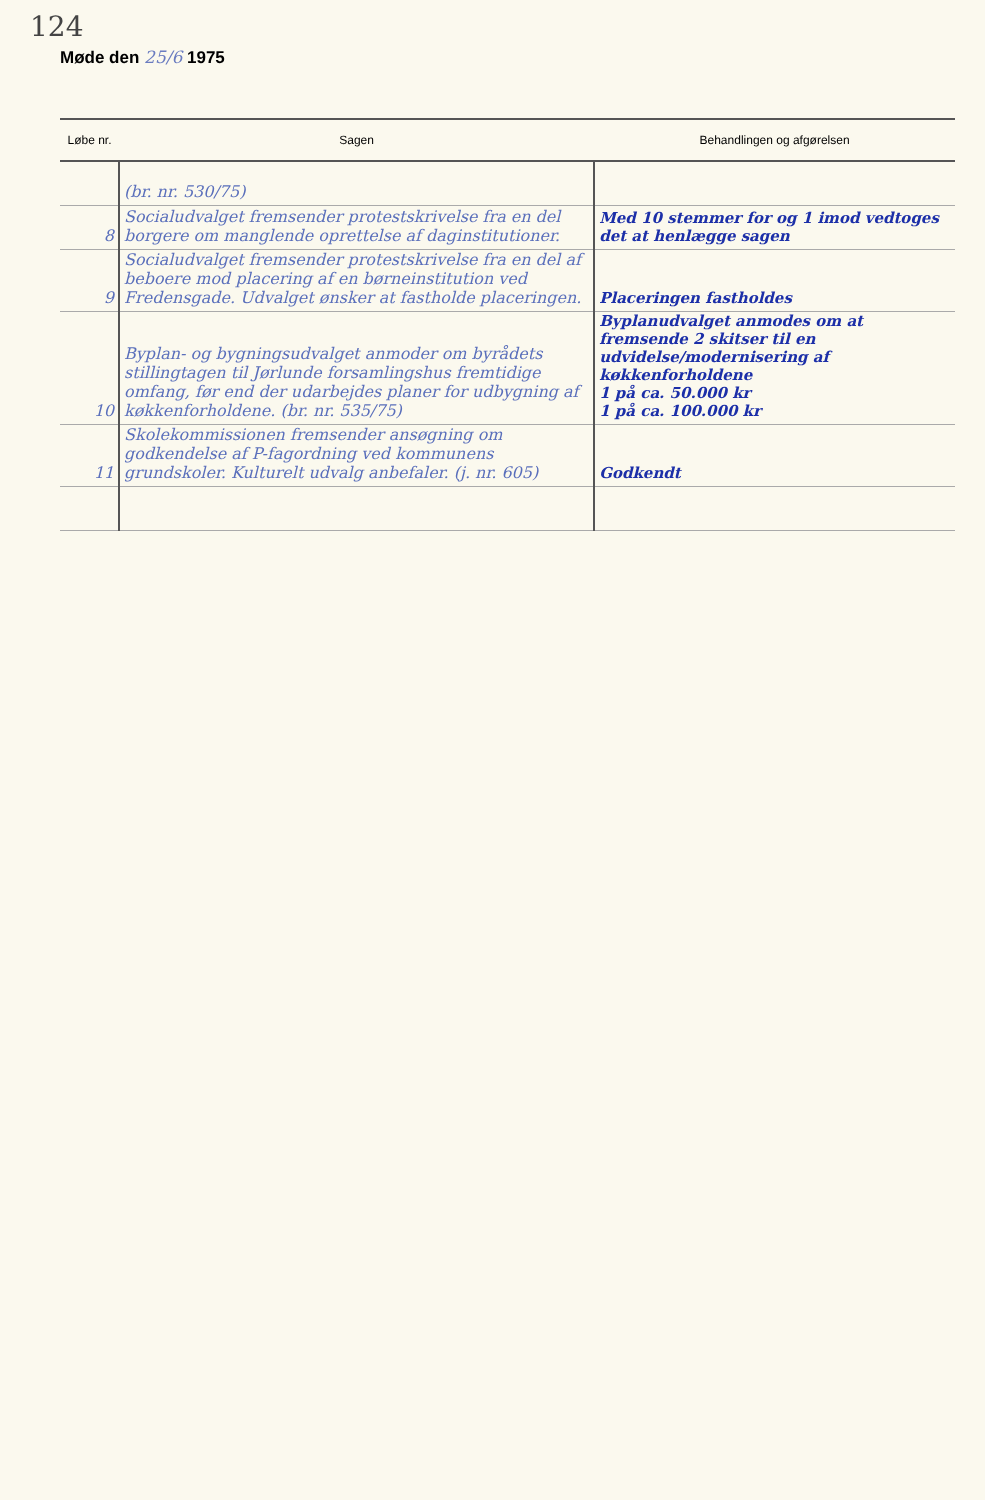124
Møde den 25/6 1975
| Løbe nr. | Sagen | Behandlingen og afgørelsen |
| --- | --- | --- |
| | (br. nr. 530/75) | |
| 8 | Socialudvalget fremsender protestskrivelse fra en del borgere om manglende oprettelse af daginstitutioner. | Med 10 stemmer for og 1 imod vedtoges det at henlægge sagen |
| 9 | Socialudvalget fremsender protestskrivelse fra en del af beboere mod placering af en børneinstitution ved Fredensgade. Udvalget ønsker at fastholde placeringen. | Placeringen fastholdes |
| 10 | Byplan- og bygningsudvalget anmoder om byrådets stillingtagen til Jørlunde forsamlingshus fremtidige omfang, før end der udarbejdes planer for udbygning af køkkenforholdene. (br. nr. 535/75) | Byplanudvalget anmodes om at fremsende 2 skitser til en udvidelse/modernisering af køkkenforholdene 1 på ca. 50.000 kr 1 på ca. 100.000 kr |
| 11 | Skolekommissionen fremsender ansøgning om godkendelse af P-fagordning ved kommunens grundskoler. Kulturelt udvalg anbefaler. (j. nr. 605) | Godkendt |